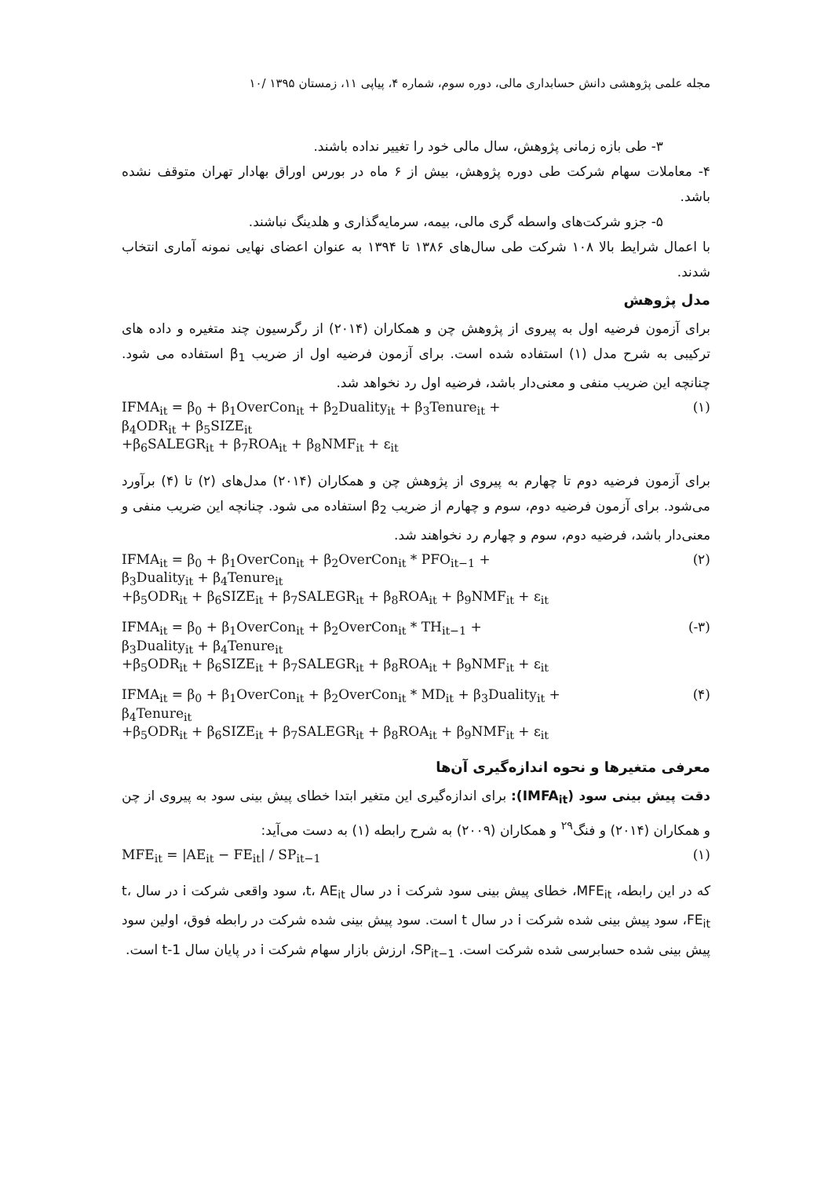مجله علمی پژوهشی دانش حسابداری مالی، دوره سوم، شماره ۴، پیاپی ۱۱، زمستان ۱۳۹۵ /۱۰
۳- طی بازه زمانی پژوهش، سال مالی خود را تغییر نداده باشند.
۴- معاملات سهام شرکت طی دوره پژوهش، بیش از ۶ ماه در بورس اوراق بهادار تهران متوقف نشده باشد.
۵- جزو شرکت‌های واسطه گری مالی، بیمه، سرمایه‌گذاری و هلدینگ نباشند.
با اعمال شرایط بالا ۱۰۸ شرکت طی سال‌های ۱۳۸۶ تا ۱۳۹۴ به عنوان اعضای نهایی نمونه آماری انتخاب شدند.
مدل پژوهش
برای آزمون فرضیه اول به پیروی از پژوهش چن و همکاران (۲۰۱۴) از رگرسیون چند متغیره و داده های ترکیبی به شرح مدل (۱) استفاده شده است. برای آزمون فرضیه اول از ضریب β<sub>1</sub> استفاده می شود. چنانچه این ضریب منفی و معنی‌دار باشد، فرضیه اول رد نخواهد شد.
IFMA<sub>it</sub> = β<sub>0</sub> + β<sub>1</sub>OverCon<sub>it</sub> + β<sub>2</sub>Duality<sub>it</sub> + β<sub>3</sub>Tenure<sub>it</sub> +
β<sub>4</sub>ODR<sub>it</sub> + β<sub>5</sub>SIZE<sub>it</sub>
+β<sub>6</sub>SALEGR<sub>it</sub> + β<sub>7</sub>ROA<sub>it</sub> + β<sub>8</sub>NMF<sub>it</sub> + ε<sub>it</sub>
(۱)
برای آزمون فرضیه دوم تا چهارم به پیروی از پژوهش چن و همکاران (۲۰۱۴) مدل‌های (۲) تا (۴) برآورد می‌شود. برای آزمون فرضیه دوم، سوم و چهارم از ضریب β<sub>2</sub> استفاده می شود. چنانچه این ضریب منفی و معنی‌دار باشد، فرضیه دوم، سوم و چهارم رد نخواهند شد.
IFMA<sub>it</sub> = β<sub>0</sub> + β<sub>1</sub>OverCon<sub>it</sub> + β<sub>2</sub>OverCon<sub>it</sub> * PFO<sub>it−1</sub> +
β<sub>3</sub>Duality<sub>it</sub> + β<sub>4</sub>Tenure<sub>it</sub>
+β<sub>5</sub>ODR<sub>it</sub> + β<sub>6</sub>SIZE<sub>it</sub> + β<sub>7</sub>SALEGR<sub>it</sub> + β<sub>8</sub>ROA<sub>it</sub> + β<sub>9</sub>NMF<sub>it</sub> + ε<sub>it</sub>
(۲)
IFMA<sub>it</sub> = β<sub>0</sub> + β<sub>1</sub>OverCon<sub>it</sub> + β<sub>2</sub>OverCon<sub>it</sub> * TH<sub>it−1</sub> +
β<sub>3</sub>Duality<sub>it</sub> + β<sub>4</sub>Tenure<sub>it</sub>
+β<sub>5</sub>ODR<sub>it</sub> + β<sub>6</sub>SIZE<sub>it</sub> + β<sub>7</sub>SALEGR<sub>it</sub> + β<sub>8</sub>ROA<sub>it</sub> + β<sub>9</sub>NMF<sub>it</sub> + ε<sub>it</sub>
(-۳)
IFMA<sub>it</sub> = β<sub>0</sub> + β<sub>1</sub>OverCon<sub>it</sub> + β<sub>2</sub>OverCon<sub>it</sub> * MD<sub>it</sub> + β<sub>3</sub>Duality<sub>it</sub> +
β<sub>4</sub>Tenure<sub>it</sub>
+β<sub>5</sub>ODR<sub>it</sub> + β<sub>6</sub>SIZE<sub>it</sub> + β<sub>7</sub>SALEGR<sub>it</sub> + β<sub>8</sub>ROA<sub>it</sub> + β<sub>9</sub>NMF<sub>it</sub> + ε<sub>it</sub>
(۴)
معرفی متغیرها و نحوه اندازه‌گیری آن‌ها
دقت پیش بینی سود (IMFA<sub>it</sub>): برای اندازه‌گیری این متغیر ابتدا خطای پیش بینی سود به پیروی از چن و همکاران (۲۰۱۴) و فنگ<sup>۲۹</sup> و همکاران (۲۰۰۹) به شرح رابطه (۱) به دست می‌آید:
MFE<sub>it</sub> = |AE<sub>it</sub> − FE<sub>it</sub>| / SP<sub>it−1</sub> (۱)
که در این رابطه، MFE<sub>it</sub>، خطای پیش بینی سود شرکت i در سال t، AE<sub>it</sub>، سود واقعی شرکت i در سال t، FE<sub>it</sub>، سود پیش بینی شده شرکت i در سال t است. سود پیش بینی شده شرکت در رابطه فوق، اولین سود پیش بینی شده حسابرسی شده شرکت است. SP<sub>it−1</sub>، ارزش بازار سهام شرکت i در پایان سال t-1 است.